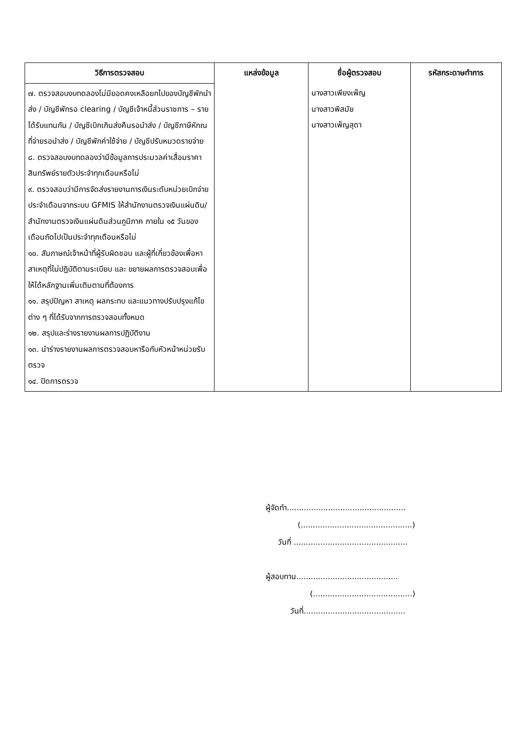| วิธีการตรวจสอบ | แหล่งข้อมูล | ชื่อผู้ตรวจสอบ | รหัสกระดาษทำการ |
| --- | --- | --- | --- |
| ๗. ตรวจสอบงบทดลองไม่มียอดคงเหลือยกไปของบัญชีพักนำส่ง / บัญชีพักรอ clearing / บัญชีเจ้าหนี้ส่วนราชการ – รายได้รับแทนกัน / บัญชีเบิกเกินส่งคืนรอนำส่ง / บัญชีภาษีหักณที่จ่ายรอนำส่ง / บัญชีพักค่าใช้จ่าย / บัญชีปรับหมวดรายจ่าย ๘. ตรวจสอบงบทดลองว่ามีข้อมูลการประมวลค่าเสื่อมราคาสินทรัพย์รายตัวประจำทุกเดือนหรือไม่ ๙. ตรวจสอบว่ามีการจัดส่งรายงานการเงินระดับหน่วยเบิกจ่ายประจำเดือนจากระบบ GFMIS ให้สำนักงานตรวจเงินแผ่นดิน/สำนักงานตรวจเงินแผ่นดินส่วนภูมิภาค ภายใน ๑๕ วันของเดือนถัดไปเป็นประจำทุกเดือนหรือไม่ ๑๐. สัมภาษณ์เจ้าหน้าที่ผู้รับผิดชอบ และผู้ที่เกี่ยวข้องเพื่อหาสาเหตุที่ไม่ปฏิบัติตามระเบียบ และ ขยายผลการตรวจสอบเพื่อให้ได้หลักฐานเพิ่มเติมตามที่ต้องการ ๑๑. สรุปปัญหา สาเหตุ ผลกระทบ และแนวทางปรับปรุงแก้ไขต่าง ๆ ที่ได้รับจากการตรวจสอบทั้งหมด ๑๒. สรุปและร่างรายงานผลการปฏิบัติงาน ๑๓. นำร่างรายงานผลการตรวจสอบหารือกับหัวหน้าหน่วยรับตรวจ ๑๔. ปิดการตรวจ | | นางสาวเพียงเพ็ญ นางสาวพิสมัย นางสาวเพ็ญสุดา | |
ผู้จัดทำ.................................................
(..............................................)
วันที่ ...............................................
ผู้สอบทาน..........................................
(.........................................)
วันที่..........................................